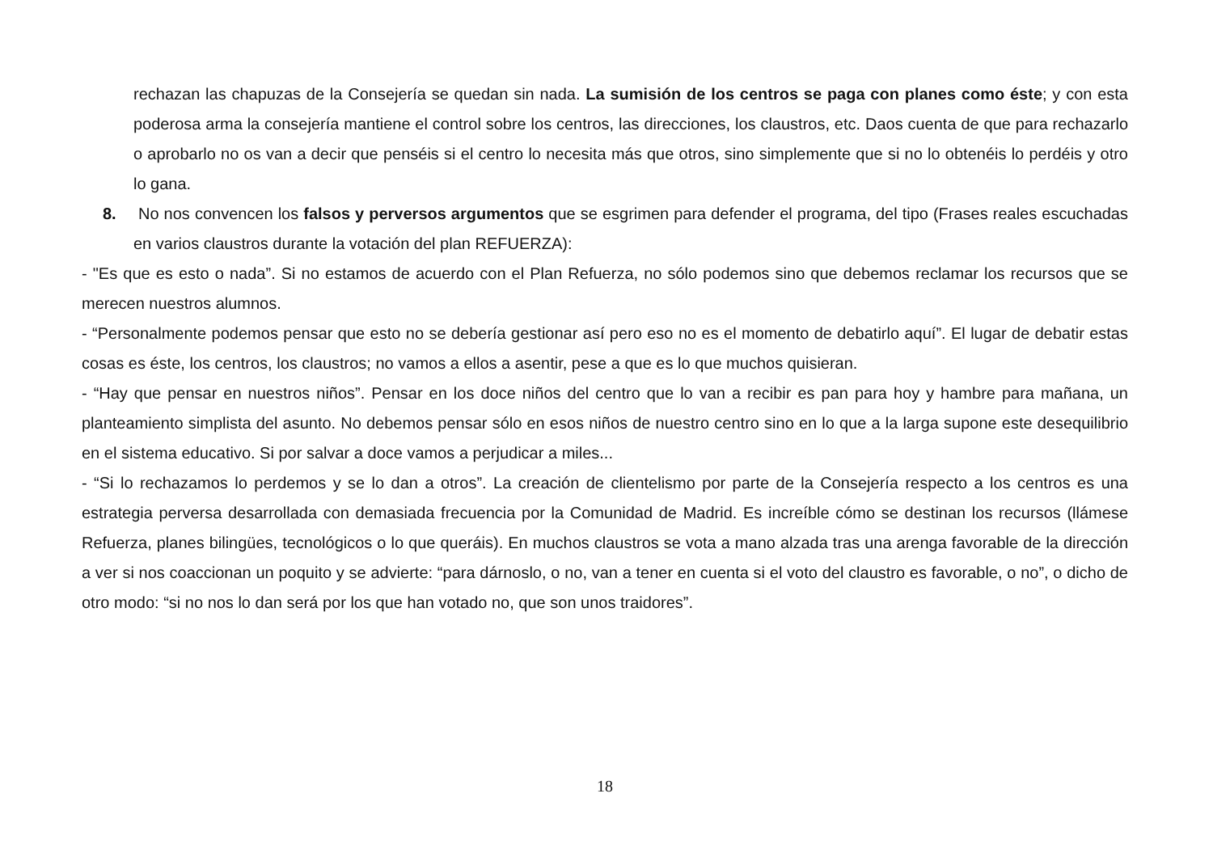rechazan las chapuzas de la Consejería se quedan sin nada. La sumisión de los centros se paga con planes como éste; y con esta poderosa arma la consejería mantiene el control sobre los centros, las direcciones, los claustros, etc. Daos cuenta de que para rechazarlo o aprobarlo no os van a decir que penséis si el centro lo necesita más que otros, sino simplemente que si no lo obtenéis lo perdéis y otro lo gana.
8. No nos convencen los falsos y perversos argumentos que se esgrimen para defender el programa, del tipo (Frases reales escuchadas en varios claustros durante la votación del plan REFUERZA):
- "Es que es esto o nada”. Si no estamos de acuerdo con el Plan Refuerza, no sólo podemos sino que debemos reclamar los recursos que se merecen nuestros alumnos.
- “Personalmente podemos pensar que esto no se debería gestionar así pero eso no es el momento de debatirlo aquí”. El lugar de debatir estas cosas es éste, los centros, los claustros; no vamos a ellos a asentir, pese a que es lo que muchos quisieran.
- “Hay que pensar en nuestros niños”. Pensar en los doce niños del centro que lo van a recibir es pan para hoy y hambre para mañana, un planteamiento simplista del asunto. No debemos pensar sólo en esos niños de nuestro centro sino en lo que a la larga supone este desequilibrio en el sistema educativo. Si por salvar a doce vamos a perjudicar a miles...
- “Si lo rechazamos lo perdemos y se lo dan a otros”. La creación de clientelismo por parte de la Consejería respecto a los centros es una estrategia perversa desarrollada con demasiada frecuencia por la Comunidad de Madrid. Es increíble cómo se destinan los recursos (llámese Refuerza, planes bilingües, tecnológicos o lo que queráis). En muchos claustros se vota a mano alzada tras una arenga favorable de la dirección a ver si nos coaccionan un poquito y se advierte: “para dárnoslo, o no, van a tener en cuenta si el voto del claustro es favorable, o no”, o dicho de otro modo: “si no nos lo dan será por los que han votado no, que son unos traidores”.
18